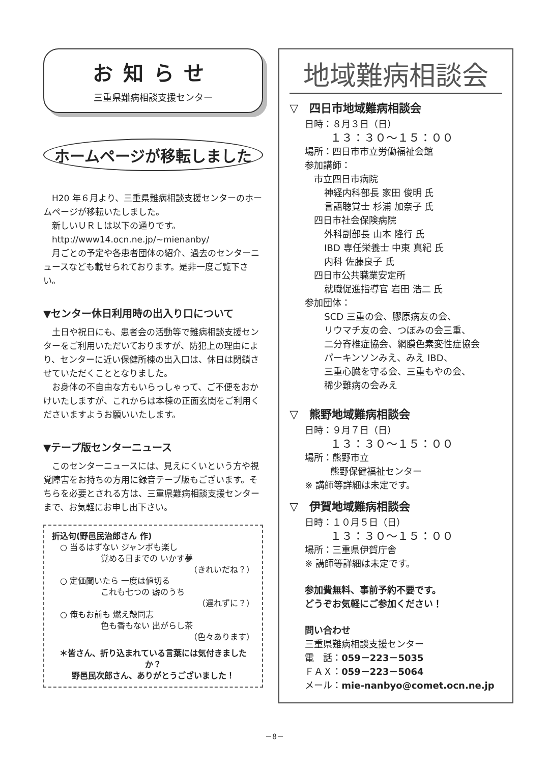お知らせ
三重県難病相談支援センター
ホームページが移転しました
　H20 年６月より、三重県難病相談支援センターのホームページが移転いたしました。
　新しいＵＲＬは以下の通りです。
　http://www14.ocn.ne.jp/~mienanby/
　月ごとの予定や各患者団体の紹介、過去のセンターニュースなども載せられております。是非一度ご覧下さい。
▼センター休日利用時の出入り口について
　土日や祝日にも、患者会の活動等で難病相談支援センターをご利用いただいておりますが、防犯上の理由により、センターに近い保健所棟の出入口は、休日は閉鎖させていただくこととなりました。
　お身体の不自由な方もいらっしゃって、ご不便をおかけいたしますが、これからは本棟の正面玄関をご利用くださいますようお願いいたします。
▼テープ版センターニュース
　このセンターニュースには、見えにくいという方や視覚障害をお持ちの方用に録音テープ版もございます。そちらを必要とされる方は、三重県難病相談支援センターまで、お気軽にお申し出下さい。
折込句(野邑民治郎さん 作)
　○ 当るはずない ジャンボも楽し
　　　　　　覚める日までの いかす夢
（きれいだね？）
　○ 定価聞いたら 一度は値切る
　　　　　　これも七つの 癖のうち
（遅れずに？）
　○ 俺もお前も 燃え殻同志
　　　　　　色も香もない 出がらし茶
（色々あります）
＊皆さん、折り込まれている言葉には気付きましたか？
野邑民次郎さん、ありがとうございました！
地域難病相談会
▽　四日市地域難病相談会
日時：８月３日（日）
１３：３０～１５：００
場所：四日市市立労働福祉会館
参加講師：
　市立四日市病院
　神経内科部長 家田 俊明 氏
　言語聴覚士 杉浦 加奈子 氏
　四日市社会保険病院
　外科副部長 山本 隆行 氏
　IBD 専任栄養士 中東 真紀 氏
　内科 佐藤良子 氏
　四日市公共職業安定所
　就職促進指導官 岩田 浩二 氏
参加団体：
　SCD 三重の会、膠原病友の会、
　リウマチ友の会、つぼみの会三重、
　二分脊椎症協会、網膜色素変性症協会
　パーキンソンみえ、みえ IBD、
　三重心臓を守る会、三重もやの会、
　稀少難病の会みえ
▽　熊野地域難病相談会
日時：９月７日（日）
１３：３０～１５：００
場所：熊野市立
熊野保健福祉センター
※ 講師等詳細は未定です。
▽　伊賀地域難病相談会
日時：１０月５日（日）
１３：３０～１５：００
場所：三重県伊賀庁舎
※ 講師等詳細は未定です。
参加費無料、事前予約不要です。
どうぞお気軽にご参加ください！
問い合わせ
三重県難病相談支援センター
電　話：059－223－5035
ＦＡＸ：059－223－5064
メール：mie-nanbyo@comet.ocn.ne.jp
－8－